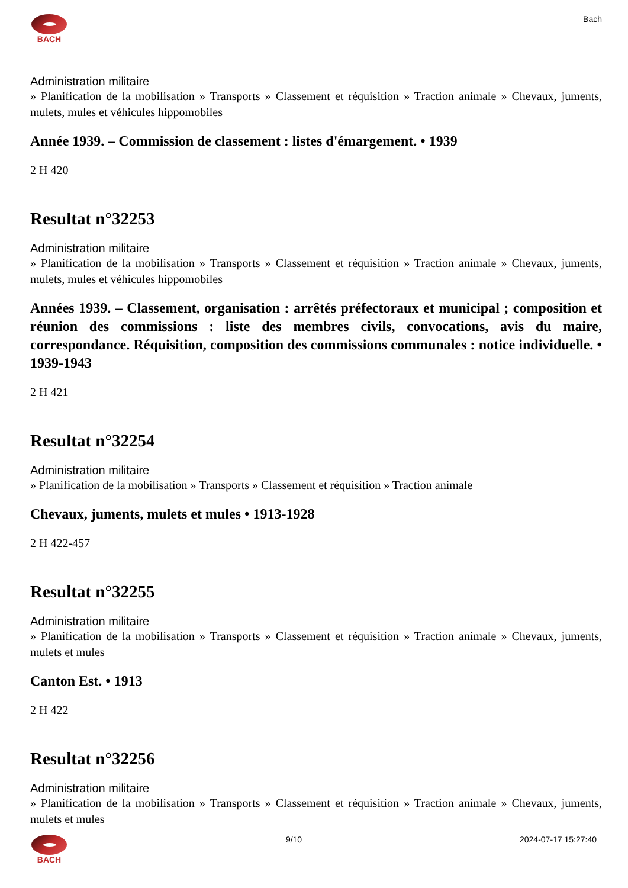BACH Bach
Administration militaire
» Planification de la mobilisation » Transports » Classement et réquisition » Traction animale » Chevaux, juments, mulets, mules et véhicules hippomobiles
Année 1939. – Commission de classement : listes d'émargement. • 1939
2 H 420
Resultat n°32253
Administration militaire
» Planification de la mobilisation » Transports » Classement et réquisition » Traction animale » Chevaux, juments, mulets, mules et véhicules hippomobiles
Années 1939. – Classement, organisation : arrêtés préfectoraux et municipal ; composition et réunion des commissions : liste des membres civils, convocations, avis du maire, correspondance. Réquisition, composition des commissions communales : notice individuelle. • 1939-1943
2 H 421
Resultat n°32254
Administration militaire
» Planification de la mobilisation » Transports » Classement et réquisition » Traction animale
Chevaux, juments, mulets et mules • 1913-1928
2 H 422-457
Resultat n°32255
Administration militaire
» Planification de la mobilisation » Transports » Classement et réquisition » Traction animale » Chevaux, juments, mulets et mules
Canton Est. • 1913
2 H 422
Resultat n°32256
Administration militaire
» Planification de la mobilisation » Transports » Classement et réquisition » Traction animale » Chevaux, juments, mulets et mules
BACH 9/10 2024-07-17 15:27:40